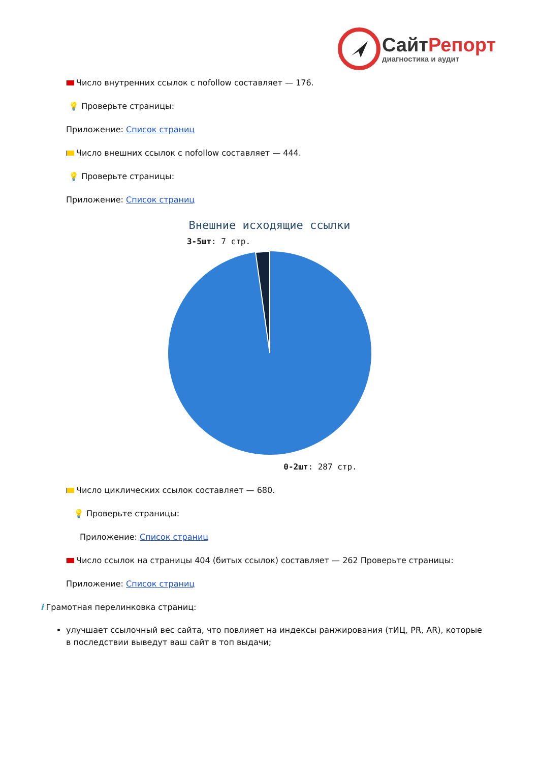Сайт Репорт
диагностика и аудит
Число внутренних ссылок с nofollow составляет — 176.
💡 Проверьте страницы:
Приложение: Список страниц
Число внешних ссылок с nofollow составляет — 444.
💡 Проверьте страницы:
Приложение: Список страниц
Внешние исходящие ссылки
3-5шт: 7 стр.
0-2шт: 287 стр.
Число циклических ссылок составляет — 680.
💡 Проверьте страницы:
Приложение: Список страниц
Число ссылок на страницы 404 (битых ссылок) составляет — 262 Проверьте страницы:
Приложение: Список страниц
i Грамотная перелинковка страниц:
улучшает ссылочный вес сайта, что повлияет на индексы ранжирования (тИЦ, PR, AR), которые в последствии выведут ваш сайт в топ выдачи;